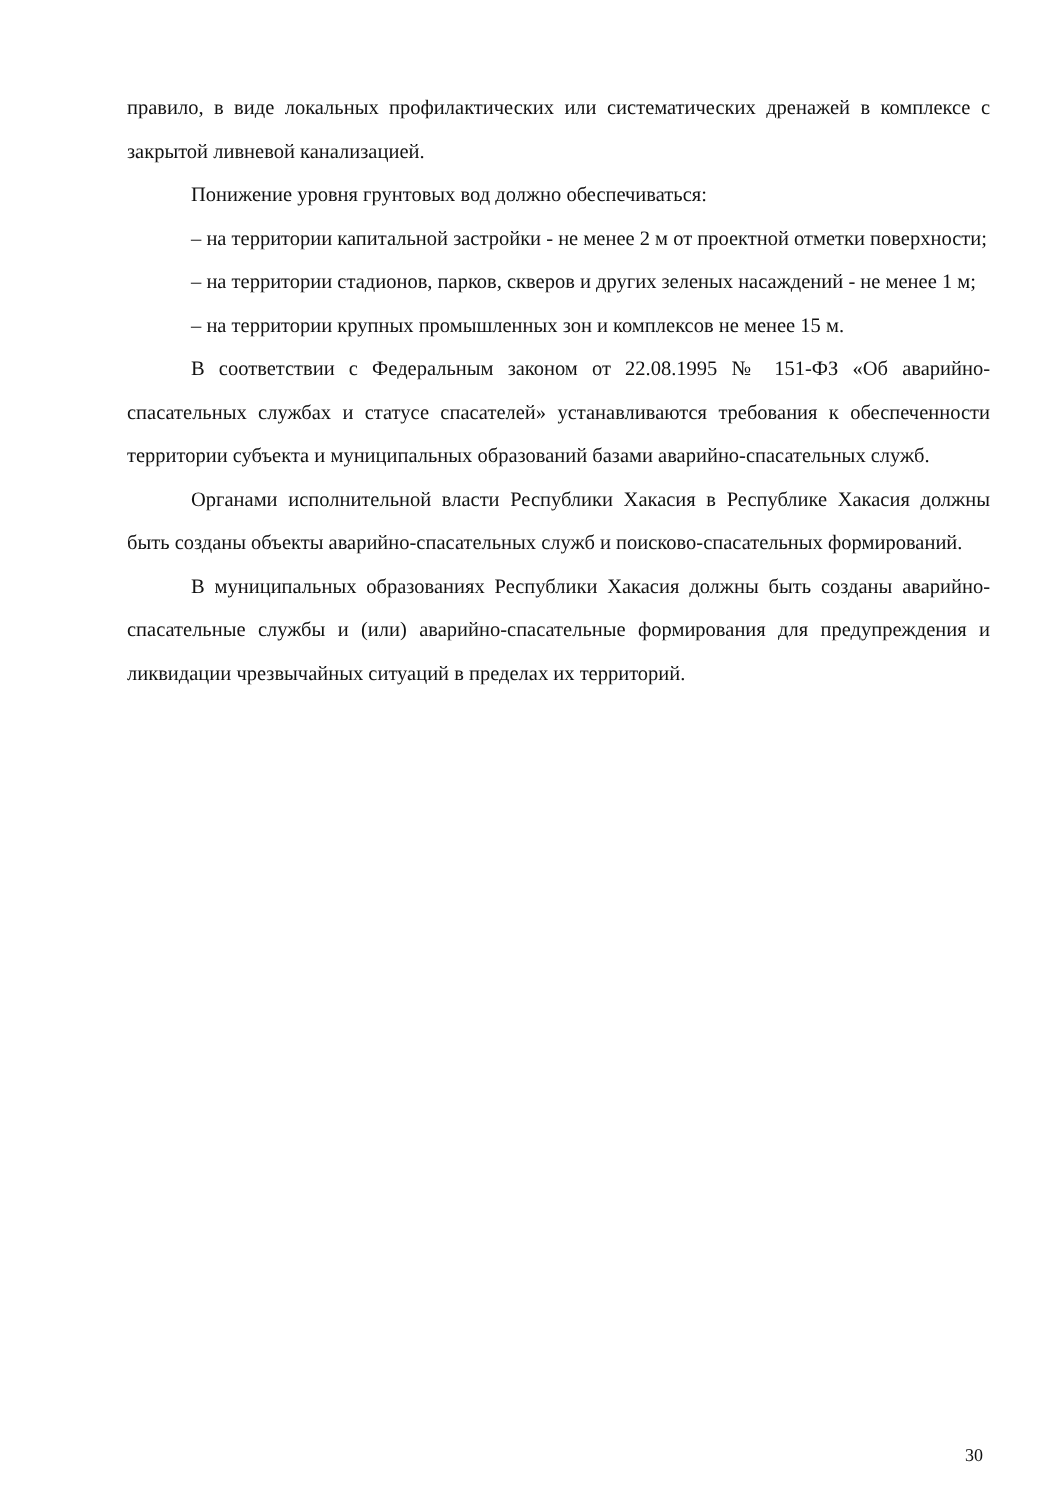правило, в виде локальных профилактических или систематических дренажей в комплексе с закрытой ливневой канализацией.
Понижение уровня грунтовых вод должно обеспечиваться:
– на территории капитальной застройки - не менее 2 м от проектной отметки поверхности;
– на территории стадионов, парков, скверов и других зеленых насаждений - не менее 1 м;
– на территории крупных промышленных зон и комплексов не менее 15 м.
В соответствии с Федеральным законом от 22.08.1995 № 151-ФЗ «Об аварийно-спасательных службах и статусе спасателей» устанавливаются требования к обеспеченности территории субъекта и муниципальных образований базами аварийно-спасательных служб.
Органами исполнительной власти Республики Хакасия в Республике Хакасия должны быть созданы объекты аварийно-спасательных служб и поисково-спасательных формирований.
В муниципальных образованиях Республики Хакасия должны быть созданы аварийно-спасательные службы и (или) аварийно-спасательные формирования для предупреждения и ликвидации чрезвычайных ситуаций в пределах их территорий.
30